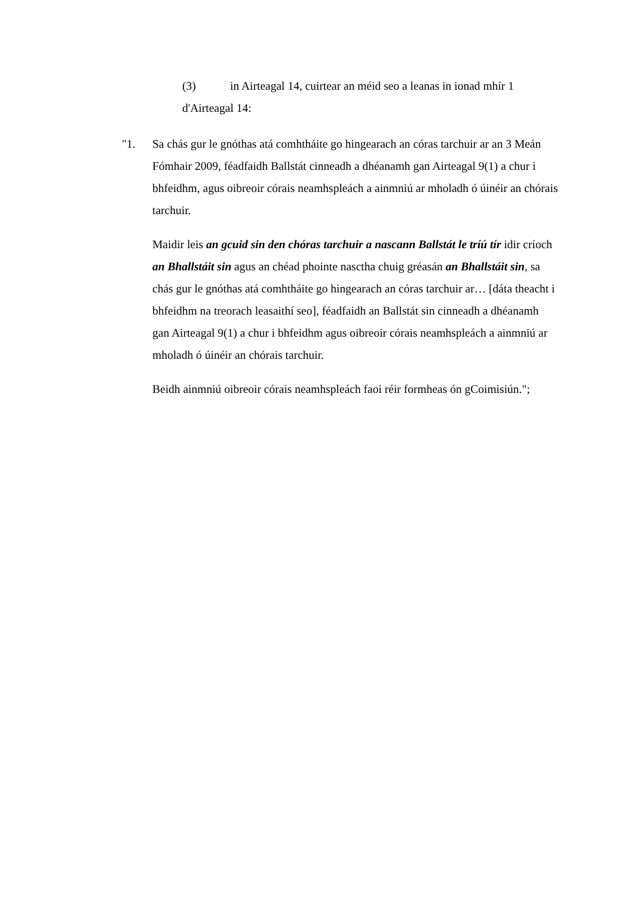(3) in Airteagal 14, cuirtear an méid seo a leanas in ionad mhír 1 d'Airteagal 14:
"1.
Sa chás gur le gnóthas atá comhtháite go hingearach an córas tarchuir ar an 3 Meán Fómhair 2009, féadfaidh Ballstát cinneadh a dhéanamh gan Airteagal 9(1) a chur i bhfeidhm, agus oibreoir córais neamhspleách a ainmniú ar mholadh ó úinéir an chórais tarchuir.
Maidir leis an gcuid sin den chóras tarchuir a nascann Ballstát le tríú tír idir críoch an Bhallstáit sin agus an chéad phointe nasctha chuig gréasán an Bhallstáit sin, sa chás gur le gnóthas atá comhtháite go hingearach an córas tarchuir ar… [dáta theacht i bhfeidhm na treorach leasaithí seo], féadfaidh an Ballstát sin cinneadh a dhéanamh gan Airteagal 9(1) a chur i bhfeidhm agus oibreoir córais neamhspleách a ainmniú ar mholadh ó úinéir an chórais tarchuir.
Beidh ainmniú oibreoir córais neamhspleách faoi réir formheas ón gCoimisiún.";